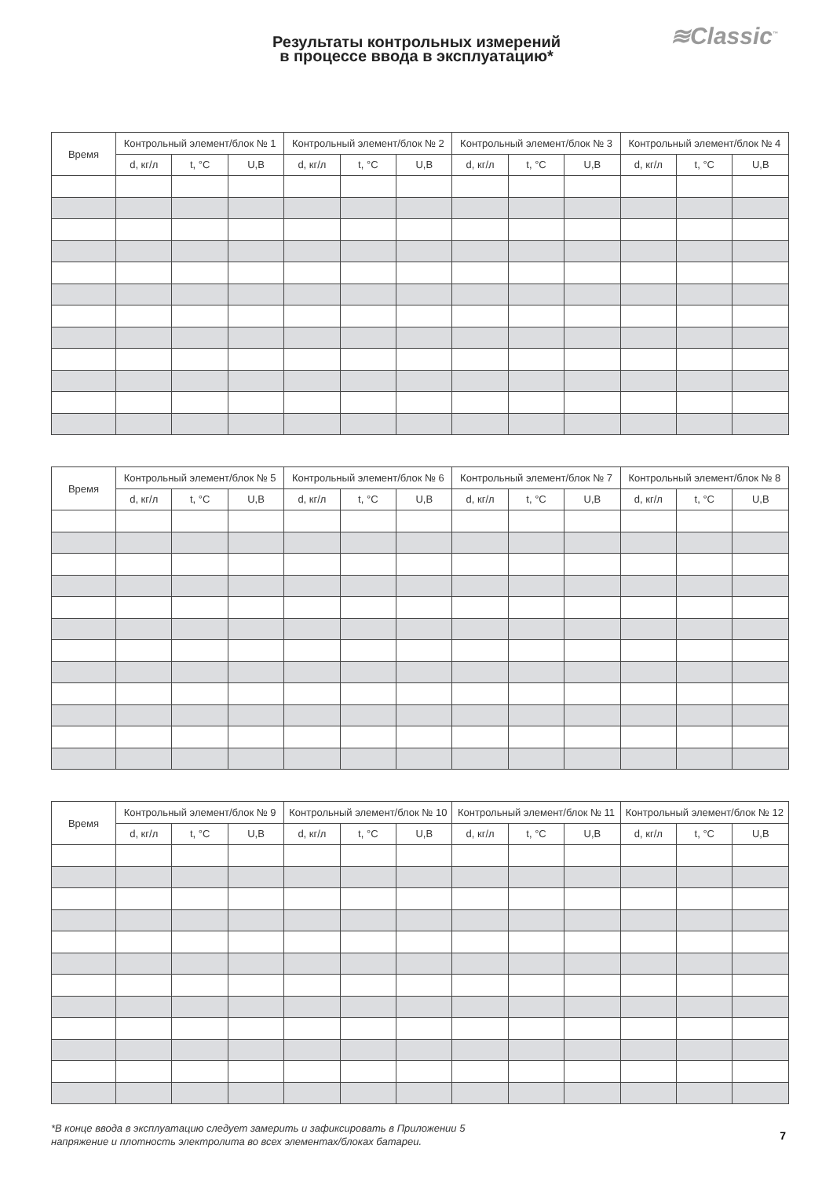≋Classic<sup>™</sup>
Результаты контрольных измерений
в процессе ввода в эксплуатацию*
| Время | Контрольный элемент/блок № 1 | | | Контрольный элемент/блок № 2 | | | Контрольный элемент/блок № 3 | | | Контрольный элемент/блок № 4 | | |
| --- | --- | --- | --- | --- | --- | --- | --- | --- | --- | --- | --- | --- |
| | d, кг/л | t, °C | U,B | d, кг/л | t, °C | U,B | d, кг/л | t, °C | U,B | d, кг/л | t, °C | U,B |
| Время | Контрольный элемент/блок № 5 | | | Контрольный элемент/блок № 6 | | | Контрольный элемент/блок № 7 | | | Контрольный элемент/блок № 8 | | |
| --- | --- | --- | --- | --- | --- | --- | --- | --- | --- | --- | --- | --- |
| | d, кг/л | t, °C | U,B | d, кг/л | t, °C | U,B | d, кг/л | t, °C | U,B | d, кг/л | t, °C | U,B |
| Время | Контрольный элемент/блок № 9 | | | Контрольный элемент/блок № 10 | | | Контрольный элемент/блок № 11 | | | Контрольный элемент/блок № 12 | | |
| --- | --- | --- | --- | --- | --- | --- | --- | --- | --- | --- | --- | --- |
| | d, кг/л | t, °C | U,B | d, кг/л | t, °C | U,B | d, кг/л | t, °C | U,B | d, кг/л | t, °C | U,B |
*В конце ввода в эксплуатацию следует замерить и зафиксировать в Приложении 5
напряжение и плотность электролита во всех элементах/блоках батареи.
7